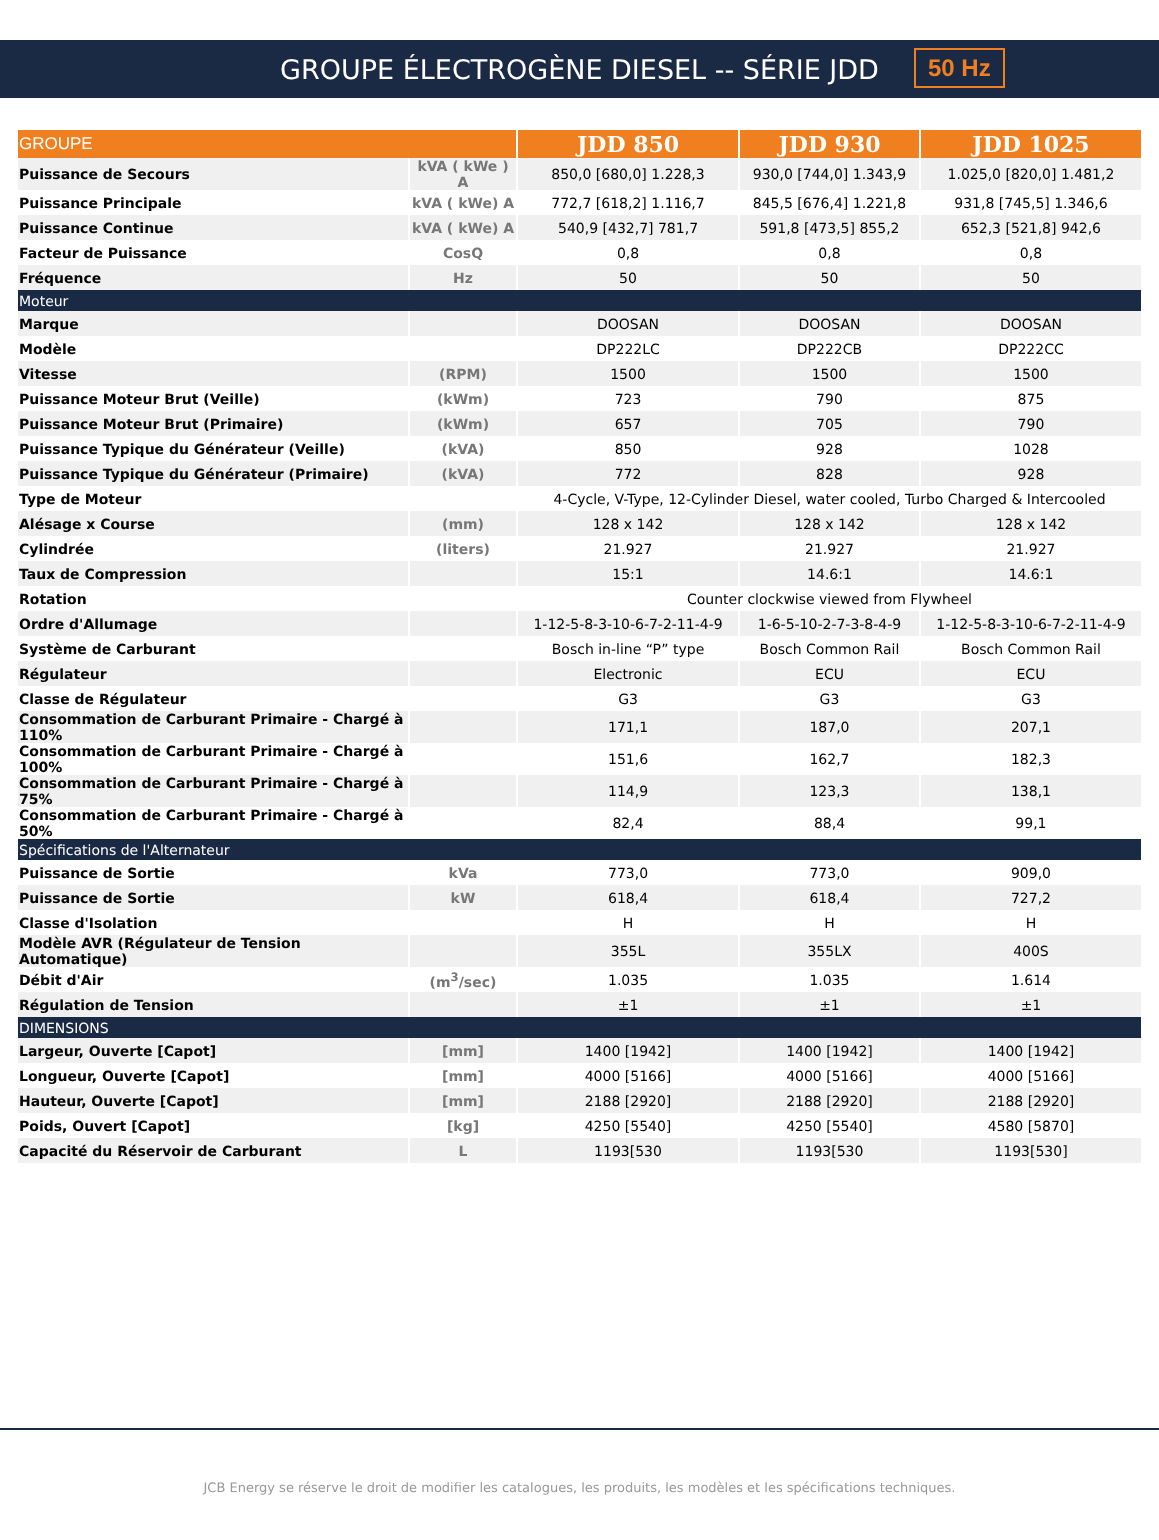GROUPE ÉLECTROGÈNE DIESEL -- SÉRIE JDD 50 Hz
| GROUPE | | JDD 850 | JDD 930 | JDD 1025 |
| --- | --- | --- | --- | --- |
| Puissance de Secours | kVA ( kWe ) A | 850,0 [680,0] 1.228,3 | 930,0 [744,0] 1.343,9 | 1.025,0 [820,0] 1.481,2 |
| Puissance Principale | kVA ( kWe) A | 772,7 [618,2] 1.116,7 | 845,5 [676,4] 1.221,8 | 931,8 [745,5] 1.346,6 |
| Puissance Continue | kVA ( kWe) A | 540,9 [432,7] 781,7 | 591,8 [473,5] 855,2 | 652,3 [521,8] 942,6 |
| Facteur de Puissance | CosQ | 0,8 | 0,8 | 0,8 |
| Fréquence | Hz | 50 | 50 | 50 |
| Moteur | | | | |
| Marque | | DOOSAN | DOOSAN | DOOSAN |
| Modèle | | DP222LC | DP222CB | DP222CC |
| Vitesse | (RPM) | 1500 | 1500 | 1500 |
| Puissance Moteur Brut (Veille) | (kWm) | 723 | 790 | 875 |
| Puissance Moteur Brut (Primaire) | (kWm) | 657 | 705 | 790 |
| Puissance Typique du Générateur (Veille) | (kVA) | 850 | 928 | 1028 |
| Puissance Typique du Générateur (Primaire) | (kVA) | 772 | 828 | 928 |
| Type de Moteur | | 4-Cycle, V-Type, 12-Cylinder Diesel, water cooled, Turbo Charged & Intercooled | | |
| Alésage x Course | (mm) | 128 x 142 | 128 x 142 | 128 x 142 |
| Cylindrée | (liters) | 21.927 | 21.927 | 21.927 |
| Taux de Compression | | 15:1 | 14.6:1 | 14.6:1 |
| Rotation | | Counter clockwise viewed from Flywheel | | |
| Ordre d'Allumage | | 1-12-5-8-3-10-6-7-2-11-4-9 | 1-6-5-10-2-7-3-8-4-9 | 1-12-5-8-3-10-6-7-2-11-4-9 |
| Système de Carburant | | Bosch in-line “P” type | Bosch Common Rail | Bosch Common Rail |
| Régulateur | | Electronic | ECU | ECU |
| Classe de Régulateur | | G3 | G3 | G3 |
| Consommation de Carburant Primaire - Chargé à 110% | | 171,1 | 187,0 | 207,1 |
| Consommation de Carburant Primaire - Chargé à 100% | | 151,6 | 162,7 | 182,3 |
| Consommation de Carburant Primaire - Chargé à 75% | | 114,9 | 123,3 | 138,1 |
| Consommation de Carburant Primaire - Chargé à 50% | | 82,4 | 88,4 | 99,1 |
| Spécifications de l'Alternateur | | | | |
| Puissance de Sortie | kVa | 773,0 | 773,0 | 909,0 |
| Puissance de Sortie | kW | 618,4 | 618,4 | 727,2 |
| Classe d'Isolation | | H | H | H |
| Modèle AVR (Régulateur de Tension Automatique) | | 355L | 355LX | 400S |
| Débit d'Air | (m<sup>3</sup>/sec) | 1.035 | 1.035 | 1.614 |
| Régulation de Tension | | ±1 | ±1 | ±1 |
| DIMENSIONS | | | | |
| Largeur, Ouverte [Capot] | [mm] | 1400 [1942] | 1400 [1942] | 1400 [1942] |
| Longueur, Ouverte [Capot] | [mm] | 4000 [5166] | 4000 [5166] | 4000 [5166] |
| Hauteur, Ouverte [Capot] | [mm] | 2188 [2920] | 2188 [2920] | 2188 [2920] |
| Poids, Ouvert [Capot] | [kg] | 4250 [5540] | 4250 [5540] | 4580 [5870] |
| Capacité du Réservoir de Carburant | L | 1193[530 | 1193[530 | 1193[530] |
JCB Energy se réserve le droit de modifier les catalogues, les produits, les modèles et les spécifications techniques.